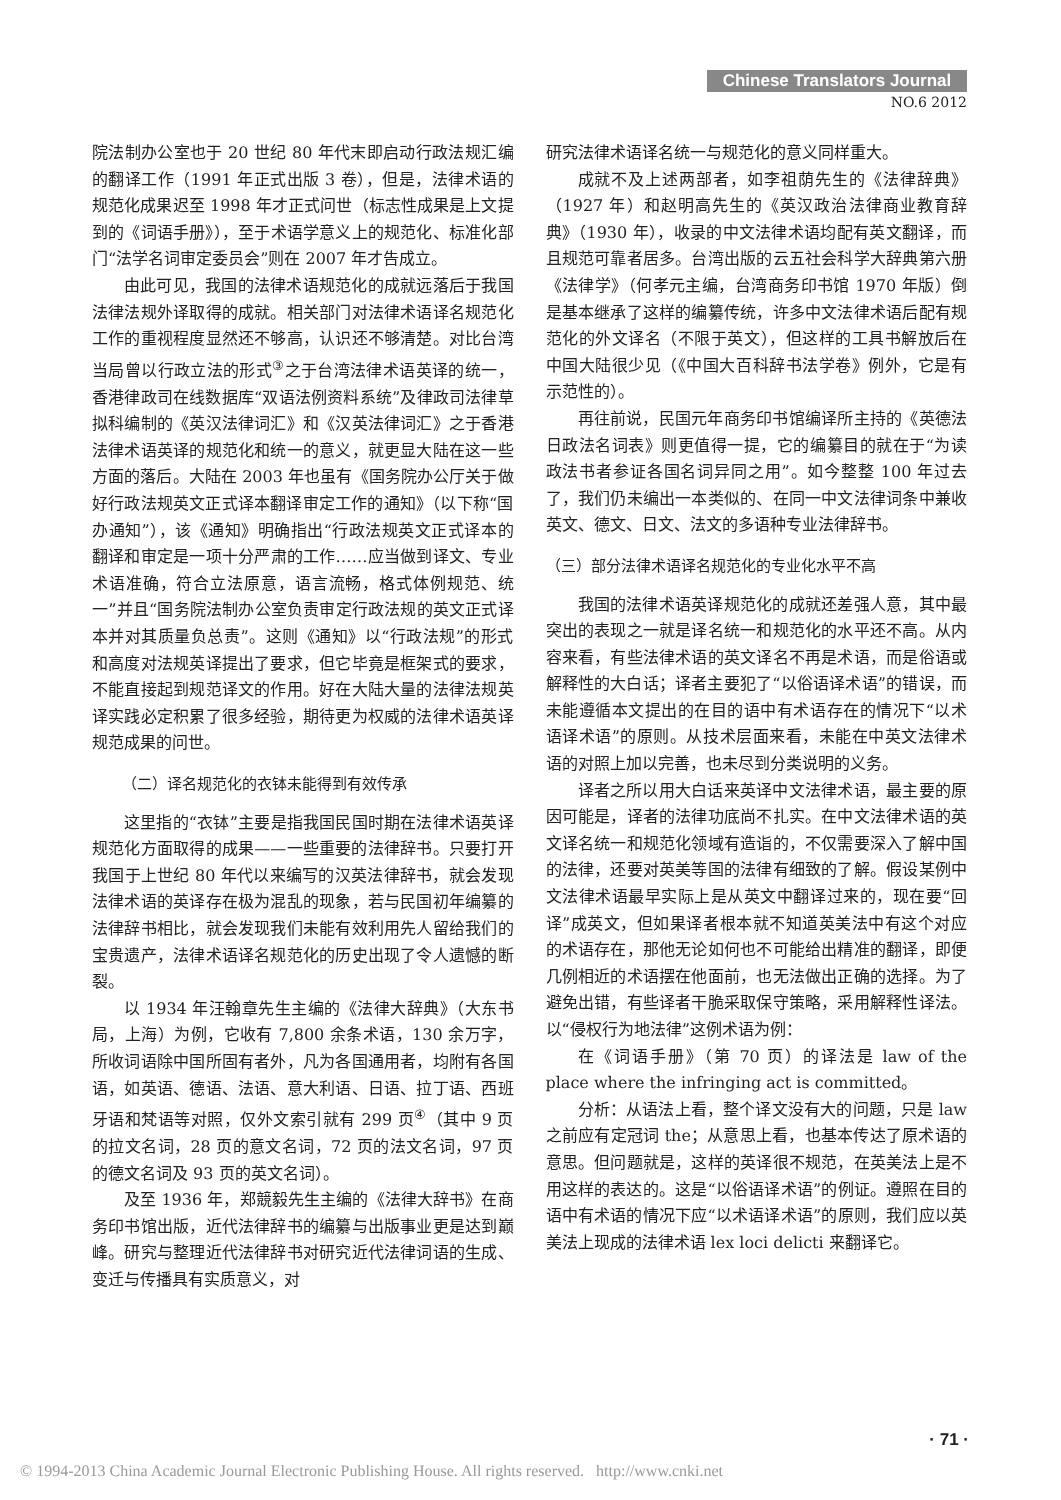Chinese Translators Journal
NO.6 2012
院法制办公室也于 20 世纪 80 年代末即启动行政法规汇编的翻译工作（1991 年正式出版 3 卷），但是，法律术语的规范化成果迟至 1998 年才正式问世（标志性成果是上文提到的《词语手册》），至于术语学意义上的规范化、标准化部门“法学名词审定委员会”则在 2007 年才告成立。
由此可见，我国的法律术语规范化的成就远落后于我国法律法规外译取得的成就。相关部门对法律术语译名规范化工作的重视程度显然还不够高，认识还不够清楚。对比台湾当局曾以行政立法的形式<sup>③</sup>之于台湾法律术语英译的统一，香港律政司在线数据库“双语法例资料系统”及律政司法律草拟科编制的《英汉法律词汇》和《汉英法律词汇》之于香港法律术语英译的规范化和统一的意义，就更显大陆在这一些方面的落后。大陆在 2003 年也虽有《国务院办公厅关于做好行政法规英文正式译本翻译审定工作的通知》（以下称“国办通知”），该《通知》明确指出“行政法规英文正式译本的翻译和审定是一项十分严肃的工作……应当做到译文、专业术语准确，符合立法原意，语言流畅，格式体例规范、统一”并且“国务院法制办公室负责审定行政法规的英文正式译本并对其质量负总责”。这则《通知》以“行政法规”的形式和高度对法规英译提出了要求，但它毕竟是框架式的要求，不能直接起到规范译文的作用。好在大陆大量的法律法规英译实践必定积累了很多经验，期待更为权威的法律术语英译规范成果的问世。
（二）译名规范化的衣钵未能得到有效传承
这里指的“衣钵”主要是指我国民国时期在法律术语英译规范化方面取得的成果——一些重要的法律辞书。只要打开我国于上世纪 80 年代以来编写的汉英法律辞书，就会发现法律术语的英译存在极为混乱的现象，若与民国初年编纂的法律辞书相比，就会发现我们未能有效利用先人留给我们的宝贵遗产，法律术语译名规范化的历史出现了令人遗憾的断裂。
以 1934 年汪翰章先生主编的《法律大辞典》（大东书局，上海）为例，它收有 7,800 余条术语，130 余万字，所收词语除中国所固有者外，凡为各国通用者，均附有各国语，如英语、德语、法语、意大利语、日语、拉丁语、西班牙语和梵语等对照，仅外文索引就有 299 页<sup>④</sup>（其中 9 页的拉文名词，28 页的意文名词，72 页的法文名词，97 页的德文名词及 93 页的英文名词）。
及至 1936 年，郑競毅先生主编的《法律大辞书》在商务印书馆出版，近代法律辞书的编纂与出版事业更是达到巅峰。研究与整理近代法律辞书对研究近代法律词语的生成、变迁与传播具有实质意义，对
研究法律术语译名统一与规范化的意义同样重大。
成就不及上述两部者，如李祖荫先生的《法律辞典》（1927 年）和赵明高先生的《英汉政治法律商业教育辞典》（1930 年），收录的中文法律术语均配有英文翻译，而且规范可靠者居多。台湾出版的云五社会科学大辞典第六册《法律学》（何孝元主编，台湾商务印书馆 1970 年版）倒是基本继承了这样的编纂传统，许多中文法律术语后配有规范化的外文译名（不限于英文），但这样的工具书解放后在中国大陆很少见（《中国大百科辞书法学卷》例外，它是有示范性的）。
再往前说，民国元年商务印书馆编译所主持的《英德法日政法名词表》则更值得一提，它的编纂目的就在于“为读政法书者参证各国名词异同之用”。如今整整 100 年过去了，我们仍未编出一本类似的、在同一中文法律词条中兼收英文、德文、日文、法文的多语种专业法律辞书。
（三）部分法律术语译名规范化的专业化水平不高
我国的法律术语英译规范化的成就还差强人意，其中最突出的表现之一就是译名统一和规范化的水平还不高。从内容来看，有些法律术语的英文译名不再是术语，而是俗语或解释性的大白话；译者主要犯了“以俗语译术语”的错误，而未能遵循本文提出的在目的语中有术语存在的情况下“以术语译术语”的原则。从技术层面来看，未能在中英文法律术语的对照上加以完善，也未尽到分类说明的义务。
译者之所以用大白话来英译中文法律术语，最主要的原因可能是，译者的法律功底尚不扎实。在中文法律术语的英文译名统一和规范化领域有造诣的，不仅需要深入了解中国的法律，还要对英美等国的法律有细致的了解。假设某例中文法律术语最早实际上是从英文中翻译过来的，现在要“回译”成英文，但如果译者根本就不知道英美法中有这个对应的术语存在，那他无论如何也不可能给出精准的翻译，即便几例相近的术语摆在他面前，也无法做出正确的选择。为了避免出错，有些译者干脆采取保守策略，采用解释性译法。以“侵权行为地法律”这例术语为例：
在《词语手册》（第 70 页）的译法是 law of the place where the infringing act is committed。
分析：从语法上看，整个译文没有大的问题，只是 law 之前应有定冠词 the；从意思上看，也基本传达了原术语的意思。但问题就是，这样的英译很不规范，在英美法上是不用这样的表达的。这是“以俗语译术语”的例证。遵照在目的语中有术语的情况下应“以术语译术语”的原则，我们应以英美法上现成的法律术语 lex loci delicti 来翻译它。
· 71 ·
© 1994-2013 China Academic Journal Electronic Publishing House. All rights reserved. http://www.cnki.net